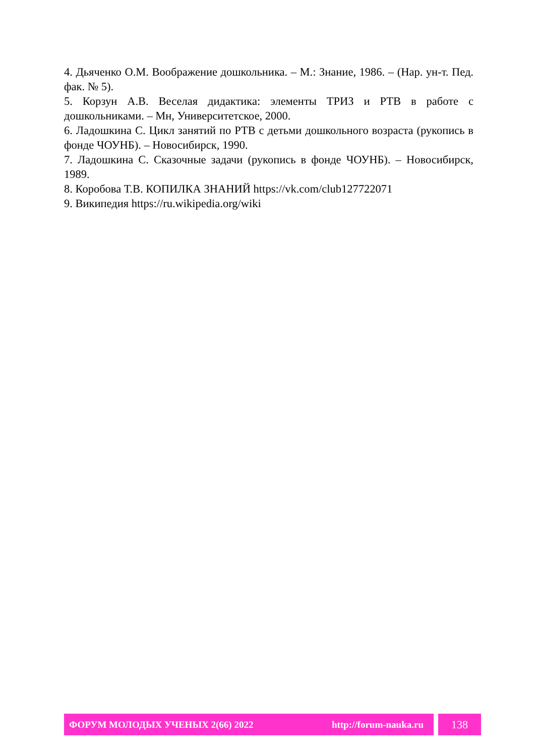4. Дьяченко О.М. Воображение дошкольника. – М.: Знание, 1986. – (Нар. ун-т. Пед. фак. № 5).
5. Корзун А.В. Веселая дидактика: элементы ТРИЗ и РТВ в работе с дошкольниками. – Мн, Университетское, 2000.
6. Ладошкина С. Цикл занятий по РТВ с детьми дошкольного возраста (рукопись в фонде ЧОУНБ). – Новосибирск, 1990.
7. Ладошкина С. Сказочные задачи (рукопись в фонде ЧОУНБ). – Новосибирск, 1989.
8. Коробова Т.В. КОПИЛКА ЗНАНИЙ https://vk.com/club127722071
9. Википедия https://ru.wikipedia.org/wiki
ФОРУМ МОЛОДЫХ УЧЕНЫХ 2(66) 2022 http://forum-nauka.ru
138